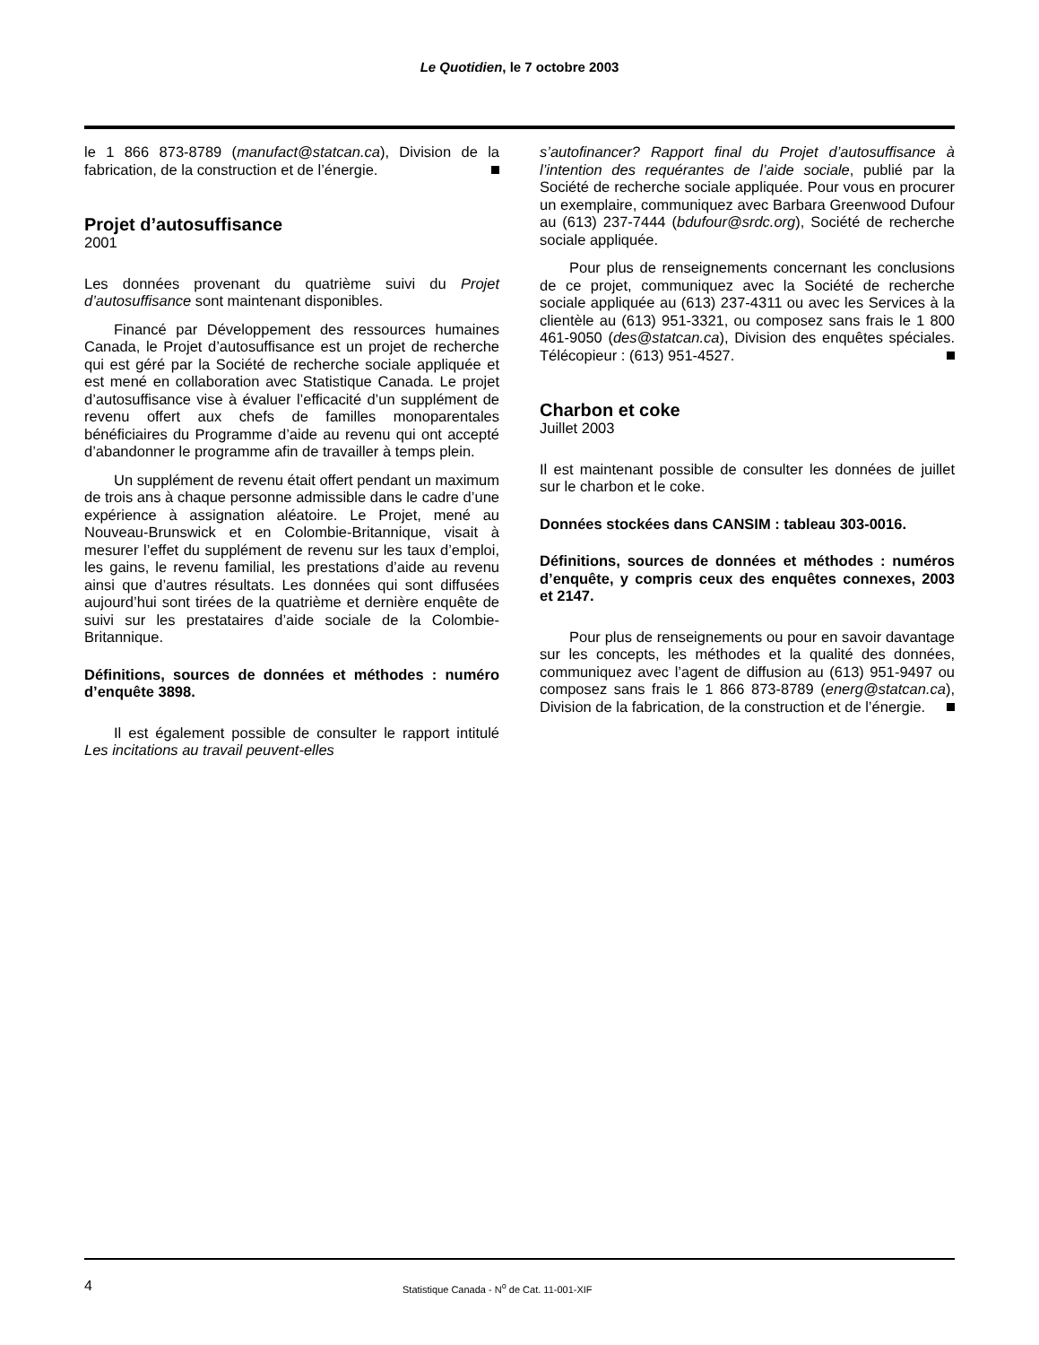Le Quotidien, le 7 octobre 2003
le 1 866 873-8789 (manufact@statcan.ca), Division de la fabrication, de la construction et de l’énergie.
Projet d’autosuffisance
2001
Les données provenant du quatrième suivi du Projet d’autosuffisance sont maintenant disponibles.
Financé par Développement des ressources humaines Canada, le Projet d’autosuffisance est un projet de recherche qui est géré par la Société de recherche sociale appliquée et est mené en collaboration avec Statistique Canada. Le projet d’autosuffisance vise à évaluer l’efficacité d’un supplément de revenu offert aux chefs de familles monoparentales bénéficiaires du Programme d’aide au revenu qui ont accepté d’abandonner le programme afin de travailler à temps plein.
Un supplément de revenu était offert pendant un maximum de trois ans à chaque personne admissible dans le cadre d’une expérience à assignation aléatoire. Le Projet, mené au Nouveau-Brunswick et en Colombie-Britannique, visait à mesurer l’effet du supplément de revenu sur les taux d’emploi, les gains, le revenu familial, les prestations d’aide au revenu ainsi que d’autres résultats. Les données qui sont diffusées aujourd’hui sont tirées de la quatrième et dernière enquête de suivi sur les prestataires d’aide sociale de la Colombie-Britannique.
Définitions, sources de données et méthodes : numéro d’enquête 3898.
Il est également possible de consulter le rapport intitulé Les incitations au travail peuvent-elles
s’autofinancer? Rapport final du Projet d’autosuffisance à l’intention des requérantes de l’aide sociale, publié par la Société de recherche sociale appliquée. Pour vous en procurer un exemplaire, communiquez avec Barbara Greenwood Dufour au (613) 237-7444 (bdufour@srdc.org), Société de recherche sociale appliquée.
Pour plus de renseignements concernant les conclusions de ce projet, communiquez avec la Société de recherche sociale appliquée au (613) 237-4311 ou avec les Services à la clientèle au (613) 951-3321, ou composez sans frais le 1 800 461-9050 (des@statcan.ca), Division des enquêtes spéciales. Télécopieur : (613) 951-4527.
Charbon et coke
Juillet 2003
Il est maintenant possible de consulter les données de juillet sur le charbon et le coke.
Données stockées dans CANSIM : tableau 303-0016.
Définitions, sources de données et méthodes : numéros d’enquête, y compris ceux des enquêtes connexes, 2003 et 2147.
Pour plus de renseignements ou pour en savoir davantage sur les concepts, les méthodes et la qualité des données, communiquez avec l’agent de diffusion au (613) 951-9497 ou composez sans frais le 1 866 873-8789 (energ@statcan.ca), Division de la fabrication, de la construction et de l’énergie.
4 Statistique Canada - N<sup>o</sup> de Cat. 11-001-XIF